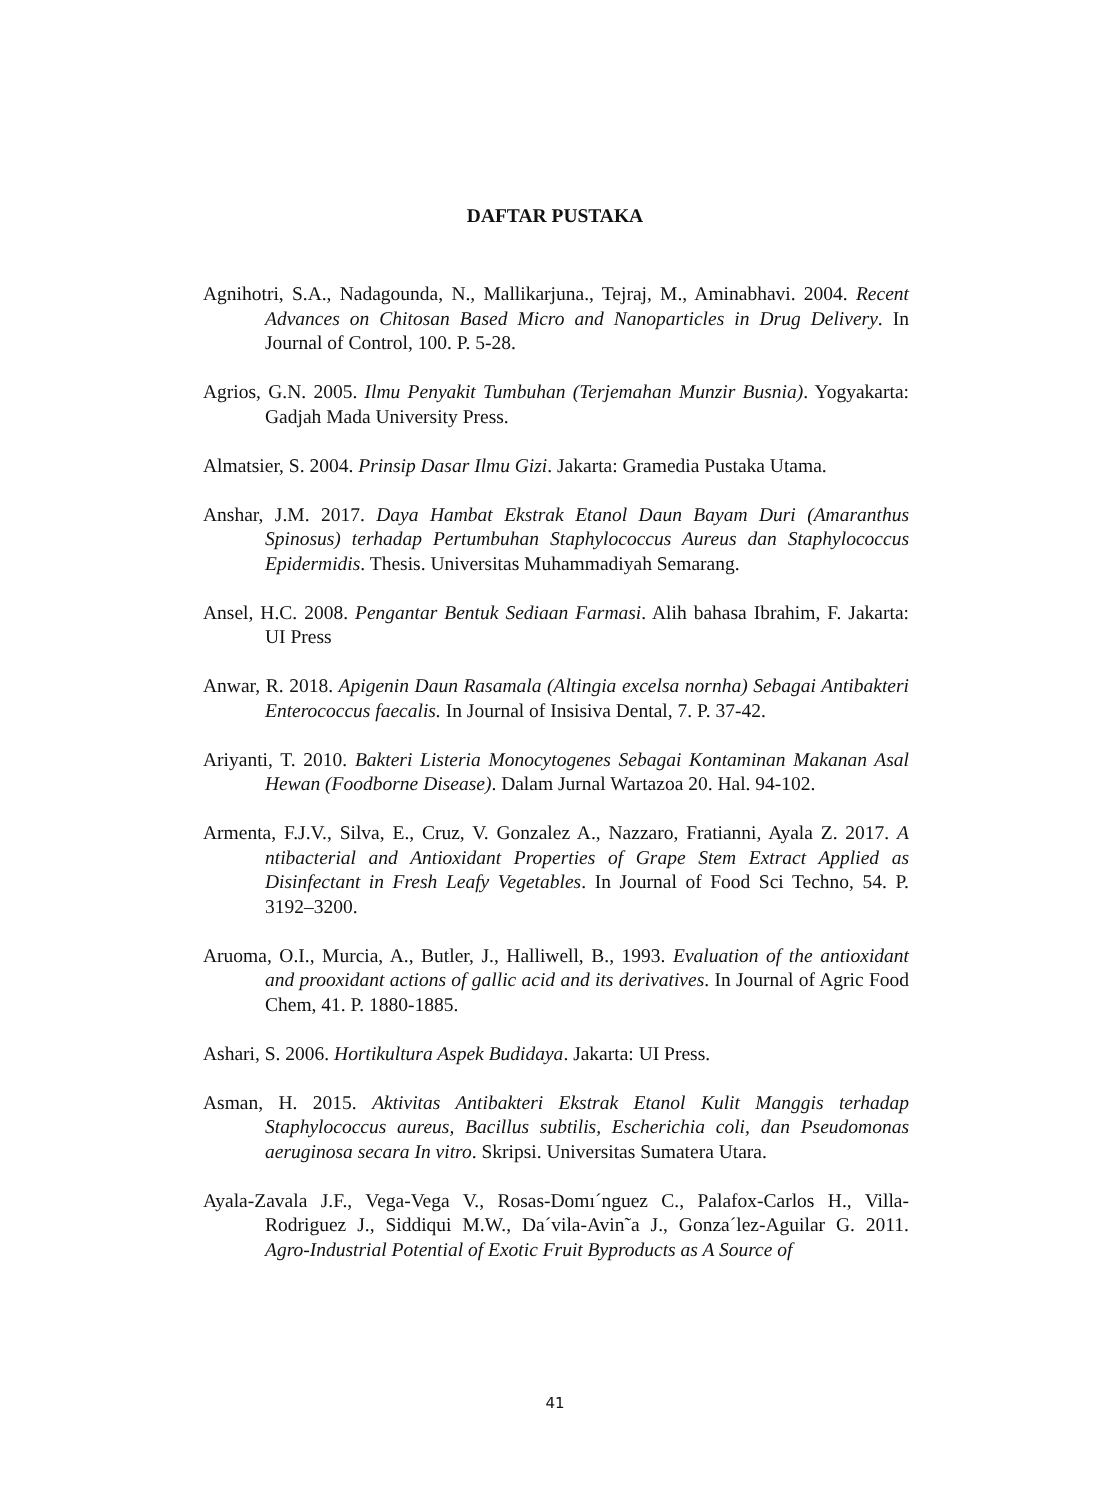DAFTAR PUSTAKA
Agnihotri, S.A., Nadagounda, N., Mallikarjuna., Tejraj, M., Aminabhavi. 2004. Recent Advances on Chitosan Based Micro and Nanoparticles in Drug Delivery. In Journal of Control, 100. P. 5-28.
Agrios, G.N. 2005. Ilmu Penyakit Tumbuhan (Terjemahan Munzir Busnia). Yogyakarta: Gadjah Mada University Press.
Almatsier, S. 2004. Prinsip Dasar Ilmu Gizi. Jakarta: Gramedia Pustaka Utama.
Anshar, J.M. 2017. Daya Hambat Ekstrak Etanol Daun Bayam Duri (Amaranthus Spinosus) terhadap Pertumbuhan Staphylococcus Aureus dan Staphylococcus Epidermidis. Thesis. Universitas Muhammadiyah Semarang.
Ansel, H.C. 2008. Pengantar Bentuk Sediaan Farmasi. Alih bahasa Ibrahim, F. Jakarta: UI Press
Anwar, R. 2018. Apigenin Daun Rasamala (Altingia excelsa nornha) Sebagai Antibakteri Enterococcus faecalis. In Journal of Insisiva Dental, 7. P. 37-42.
Ariyanti, T. 2010. Bakteri Listeria Monocytogenes Sebagai Kontaminan Makanan Asal Hewan (Foodborne Disease). Dalam Jurnal Wartazoa 20. Hal. 94-102.
Armenta, F.J.V., Silva, E., Cruz, V. Gonzalez A., Nazzaro, Fratianni, Ayala Z. 2017. A ntibacterial and Antioxidant Properties of Grape Stem Extract Applied as Disinfectant in Fresh Leafy Vegetables. In Journal of Food Sci Techno, 54. P. 3192–3200.
Aruoma, O.I., Murcia, A., Butler, J., Halliwell, B., 1993. Evaluation of the antioxidant and prooxidant actions of gallic acid and its derivatives. In Journal of Agric Food Chem, 41. P. 1880-1885.
Ashari, S. 2006. Hortikultura Aspek Budidaya. Jakarta: UI Press.
Asman, H. 2015. Aktivitas Antibakteri Ekstrak Etanol Kulit Manggis terhadap Staphylococcus aureus, Bacillus subtilis, Escherichia coli, dan Pseudomonas aeruginosa secara In vitro. Skripsi. Universitas Sumatera Utara.
Ayala-Zavala J.F., Vega-Vega V., Rosas-Domı´nguez C., Palafox-Carlos H., Villa-Rodriguez J., Siddiqui M.W., Da´vila-Avin˜a J., Gonza´lez-Aguilar G. 2011. Agro-Industrial Potential of Exotic Fruit Byproducts as A Source of
41